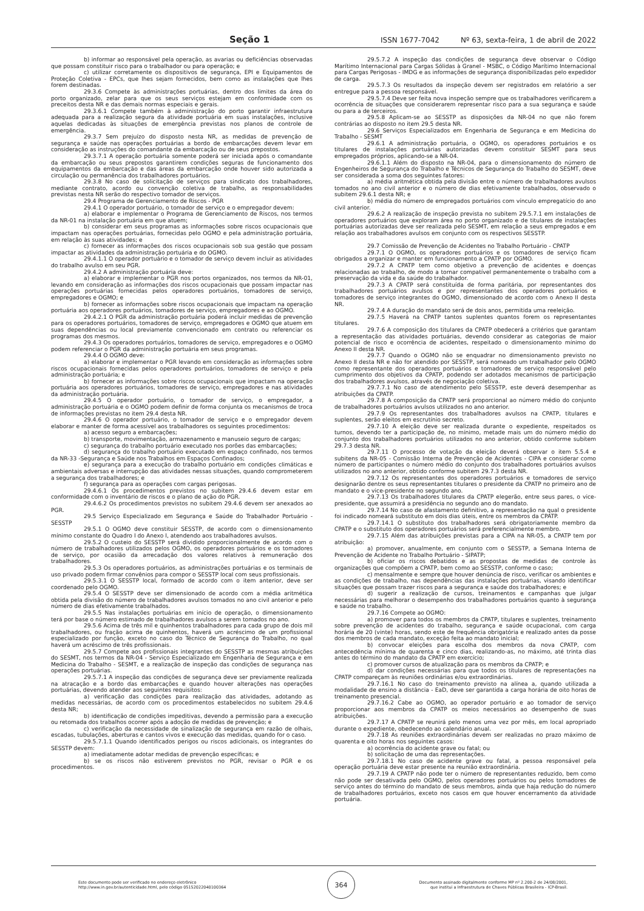Seção 1 ISSN 1677-7042 Nº 63, sexta-feira, 1 de abril de 2022
b) informar ao responsável pela operação, as avarias ou deficiências observadas que possam constituir risco para o trabalhador ou para operação; e
c) utilizar corretamente os dispositivos de segurança, EPI e Equipamentos de Proteção Coletiva - EPCs, que lhes sejam fornecidos, bem como as instalações que lhes forem destinadas.
29.3.6 Compete às administrações portuárias, dentro dos limites da área do porto organizado, zelar para que os seus serviços estejam em conformidade com os preceitos desta NR e das demais normas especiais e gerais.
29.3.6.1 Compete também à administração do porto garantir infraestrutura adequada para a realização segura da atividade portuária em suas instalações, inclusive aquelas dedicadas às situações de emergência previstas nos planos de controle de emergência.
29.3.7 Sem prejuízo do disposto nesta NR, as medidas de prevenção de segurança e saúde nas operações portuárias a bordo de embarcações devem levar em consideração as instruções do comandante da embarcação ou de seus prepostos.
29.3.7.1 A operação portuária somente poderá ser iniciada após o comandante da embarcação ou seus prepostos garantirem condições seguras de funcionamento dos equipamentos da embarcação e das áreas da embarcação onde houver sido autorizada a circulação ou permanência dos trabalhadores portuários.
29.3.8 No caso de solicitação de serviços para sindicato dos trabalhadores, mediante contrato, acordo ou convenção coletiva de trabalho, as responsabilidades previstas nesta NR serão do respectivo tomador de serviços.
29.4 Programa de Gerenciamento de Riscos - PGR
29.4.1 O operador portuário, o tomador de serviço e o empregador devem:
a) elaborar e implementar o Programa de Gerenciamento de Riscos, nos termos da NR-01 na instalação portuária em que atuem;
b) considerar em seus programas as informações sobre riscos ocupacionais que impactam nas operações portuárias, fornecidas pelo OGMO e pela administração portuária, em relação às suas atividades; e
c) fornecer as informações dos riscos ocupacionais sob sua gestão que possam impactar as atividades da administração portuária e do OGMO.
29.4.1.1 O operador portuário e o tomador de serviço devem incluir as atividades do trabalho avulso em seu PGR.
29.4.2 A administração portuária deve:
a) elaborar e implementar o PGR nos portos organizados, nos termos da NR-01, levando em consideração as informações dos riscos ocupacionais que possam impactar nas operações portuárias fornecidas pelos operadores portuários, tomadores de serviço, empregadores e OGMO; e
b) fornecer as informações sobre riscos ocupacionais que impactam na operação portuária aos operadores portuários, tomadores de serviço, empregadores e ao OGMO.
29.4.2.1 O PGR da administração portuária poderá incluir medidas de prevenção para os operadores portuários, tomadores de serviço, empregadores e OGMO que atuem em suas dependências ou local previamente convencionado em contrato ou referenciar os programas dos mesmos.
29.4.3 Os operadores portuários, tomadores de serviço, empregadores e o OGMO podem referenciar o PGR da administração portuária em seus programas.
29.4.4 O OGMO deve:
a) elaborar e implementar o PGR levando em consideração as informações sobre riscos ocupacionais fornecidas pelos operadores portuários, tomadores de serviço e pela administração portuária; e
b) fornecer as informações sobre riscos ocupacionais que impactam na operação portuária aos operadores portuários, tomadores de serviço, empregadores e nas atividades da administração portuária.
29.4.5 O operador portuário, o tomador de serviço, o empregador, a administração portuária e o OGMO podem definir de forma conjunta os mecanismos de troca de informações previstas no item 29.4 desta NR.
29.4.6 O operador portuário, o tomador de serviço e o empregador devem elaborar e manter de forma acessível aos trabalhadores os seguintes procedimentos:
a) acesso seguro a embarcações;
b) transporte, movimentação, armazenamento e manuseio seguro de cargas;
c) segurança do trabalho portuário executado nos porões das embarcações;
d) segurança do trabalho portuário executado em espaço confinado, nos termos da NR-33 -Segurança e Saúde nos Trabalhos em Espaços Confinados;
e) segurança para a execução do trabalho portuário em condições climáticas e ambientais adversas e interrupção das atividades nessas situações, quando comprometerem a segurança dos trabalhadores; e
f) segurança para as operações com cargas perigosas.
29.4.6.1 Os procedimentos previstos no subitem 29.4.6 devem estar em conformidade com o inventário de riscos e o plano de ação do PGR.
29.4.6.2 Os procedimentos previstos no subitem 29.4.6 devem ser anexados ao PGR.
29.5 Serviço Especializado em Segurança e Saúde do Trabalhador Portuário - SESSTP
29.5.1 O OGMO deve constituir SESSTP, de acordo com o dimensionamento mínimo constante do Quadro I do Anexo I, atendendo aos trabalhadores avulsos.
29.5.2 O custeio do SESSTP será dividido proporcionalmente de acordo com o número de trabalhadores utilizados pelos OGMO, os operadores portuários e os tomadores de serviço, por ocasião da arrecadação dos valores relativos à remuneração dos trabalhadores.
29.5.3 Os operadores portuários, as administrações portuárias e os terminais de uso privado podem firmar convênios para compor o SESSTP local com seus profissionais.
29.5.3.1 O SESSTP local, formado de acordo com o item anterior, deve ser coordenado pelo OGMO.
29.5.4 O SESSTP deve ser dimensionado de acordo com a média aritmética obtida pela divisão do número de trabalhadores avulsos tomados no ano civil anterior e pelo número de dias efetivamente trabalhados.
29.5.5 Nas instalações portuárias em início de operação, o dimensionamento terá por base o número estimado de trabalhadores avulsos a serem tomados no ano.
29.5.6 Acima de três mil e quinhentos trabalhadores para cada grupo de dois mil trabalhadores, ou fração acima de quinhentos, haverá um acréscimo de um profissional especializado por função, exceto no caso do Técnico de Segurança do Trabalho, no qual haverá um acréscimo de três profissionais.
29.5.7 Compete aos profissionais integrantes do SESSTP as mesmas atribuições do SESMT, nos termos da NR-04 - Serviço Especializado em Engenharia de Segurança e em Medicina do Trabalho - SESMT, e a realização de inspeção das condições de segurança nas operações portuárias.
29.5.7.1 A inspeção das condições de segurança deve ser previamente realizada na atracação e a bordo das embarcações e quando houver alterações nas operações portuárias, devendo atender aos seguintes requisitos:
a) verificação das condições para realização das atividades, adotando as medidas necessárias, de acordo com os procedimentos estabelecidos no subitem 29.4.6 desta NR;
b) identificação de condições impeditivas, devendo a permissão para a execução ou retomada dos trabalhos ocorrer após a adoção de medidas de prevenção; e
c) verificação da necessidade de sinalização de segurança em razão de olhais, escadas, tubulações, aberturas e cantos vivos e execução das medidas, quando for o caso.
29.5.7.1.1 Quando identificados perigos ou riscos adicionais, os integrantes do SESSTP devem:
a) imediatamente adotar medidas de prevenção específicas; e
b) se os riscos não estiverem previstos no PGR, revisar o PGR e os procedimentos.
29.5.7.2 A inspeção das condições de segurança deve observar o Código Marítimo Internacional para Cargas Sólidas à Granel - MSBC, o Código Marítimo Internacional para Cargas Perigosas - IMDG e as informações de segurança disponibilizadas pelo expedidor de carga.
29.5.7.3 Os resultados da inspeção devem ser registrados em relatório a ser entregue para a pessoa responsável.
29.5.7.4 Deve ser feita nova inspeção sempre que os trabalhadores verificarem a ocorrência de situações que considerarem representar risco para a sua segurança e saúde ou para a de terceiros.
29.5.8 Aplicam-se ao SESSTP as disposições da NR-04 no que não forem contrárias ao disposto no item 29.5 desta NR.
29.6 Serviços Especializados em Engenharia de Segurança e em Medicina do Trabalho - SESMT
29.6.1 A administração portuária, o OGMO, os operadores portuários e os titulares de instalações portuárias autorizadas devem constituir SESMT para seus empregados próprios, aplicando-se a NR-04.
29.6.1.1 Além do disposto na NR-04, para o dimensionamento do número de Engenheiros de Segurança do Trabalho e Técnicos de Segurança do Trabalho do SESMT, deve ser considerada a soma dos seguintes fatores:
a) média aritmética obtida pela divisão entre o número de trabalhadores avulsos tomados no ano civil anterior e o número de dias efetivamente trabalhados, observado o subitem 29.6.1 desta NR; e
b) média do número de empregados portuários com vínculo empregatício do ano civil anterior.
29.6.2 A realização de inspeção prevista no subitem 29.5.7.1 em instalações de operadores portuários que exploram área no porto organizado e de titulares de instalações portuárias autorizadas deve ser realizada pelo SESMT, em relação a seus empregados e em relação aos trabalhadores avulsos em conjunto com os respectivos SESSTP.
29.7 Comissão de Prevenção de Acidentes no Trabalho Portuário - CPATP
29.7.1 O OGMO, os operadores portuários e os tomadores de serviço ficam obrigados a organizar e manter em funcionamento a CPATP por OGMO.
29.7.2 A CPATP tem como objetivo a prevenção de acidentes e doenças relacionadas ao trabalho, de modo a tornar compatível permanentemente o trabalho com a preservação da vida e da saúde do trabalhador.
29.7.3 A CPATP será constituída de forma paritária, por representantes dos trabalhadores portuários avulsos e por representantes dos operadores portuários e tomadores de serviço integrantes do OGMO, dimensionado de acordo com o Anexo II desta NR.
29.7.4 A duração do mandato será de dois anos, permitida uma reeleição.
29.7.5 Haverá na CPATP tantos suplentes quantos forem os representantes titulares.
29.7.6 A composição dos titulares da CPATP obedecerá a critérios que garantam a representação das atividades portuárias, devendo considerar as categorias de maior potencial de risco e ocorrência de acidentes, respeitado o dimensionamento mínimo do Anexo II desta NR.
29.7.7 Quando o OGMO não se enquadrar no dimensionamento previsto no Anexo II desta NR e não for atendido por SESSTP, será nomeado um trabalhador pelo OGMO como representante dos operadores portuários e tomadores de serviço responsável pelo cumprimento dos objetivos da CPATP, podendo ser adotados mecanismos de participação dos trabalhadores avulsos, através de negociação coletiva.
29.7.7.1 No caso de atendimento pelo SESSTP, este deverá desempenhar as atribuições da CPATP.
29.7.8 A composição da CPATP será proporcional ao número médio do conjunto de trabalhadores portuários avulsos utilizados no ano anterior.
29.7.9 Os representantes dos trabalhadores avulsos na CPATP, titulares e suplentes, serão eleitos em escrutínio secreto.
29.7.10 A eleição deve ser realizada durante o expediente, respeitados os turnos, devendo ter a participação de, no mínimo, metade mais um do número médio do conjunto dos trabalhadores portuários utilizados no ano anterior, obtido conforme subitem 29.7.3 desta NR.
29.7.11 O processo de votação da eleição deverá observar o item 5.5.4 e subitens da NR-05 - Comissão Interna de Prevenção de Acidentes - CIPA e considerar como número de participantes o número médio do conjunto dos trabalhadores portuários avulsos utilizados no ano anterior, obtido conforme subitem 29.7.3 desta NR.
29.7.12 Os representantes dos operadores portuários e tomadores de serviço designarão dentre os seus representantes titulares o presidente da CPATP no primeiro ano de mandato e o vice-presidente no segundo ano.
29.7.13 Os trabalhadores titulares da CPATP elegerão, entre seus pares, o vice-presidente, que assumirá a presidência no segundo ano do mandato.
29.7.14 No caso de afastamento definitivo, a representação na qual o presidente foi indicado nomeará substituto em dois dias úteis, entre os membros da CPATP.
29.7.14.1 O substituto dos trabalhadores será obrigatoriamente membro da CPATP e o substituto dos operadores portuários será preferencialmente membro.
29.7.15 Além das atribuições previstas para a CIPA na NR-05, a CPATP tem por atribuição:
a) promover, anualmente, em conjunto com o SESSTP, a Semana Interna de Prevenção de Acidente no Trabalho Portuário - SIPATP;
b) oficiar os riscos debatidos e as propostas de medidas de controle às organizações que compõem a CPATP, bem como ao SESSTP, conforme o caso;
c) mensalmente e sempre que houver denúncia de risco, verificar os ambientes e as condições de trabalho, nas dependências das instalações portuárias, visando identificar situações que possam trazer riscos para a segurança e saúde dos trabalhadores; e
d) sugerir a realização de cursos, treinamentos e campanhas que julgar necessárias para melhorar o desempenho dos trabalhadores portuários quanto à segurança e saúde no trabalho.
29.7.16 Compete ao OGMO:
a) promover para todos os membros da CPATP, titulares e suplentes, treinamento sobre prevenção de acidentes do trabalho, segurança e saúde ocupacional, com carga horária de 20 (vinte) horas, sendo este de frequência obrigatória e realizado antes da posse dos membros de cada mandato, exceção feita ao mandato inicial;
b) convocar eleições para escolha dos membros da nova CPATP, com antecedência mínima de quarenta e cinco dias, realizando-as, no máximo, até trinta dias antes do término do mandato da CPATP em exercício;
c) promover cursos de atualização para os membros da CPATP; e
d) dar condições necessárias para que todos os titulares de representações na CPATP compareçam às reuniões ordinárias e/ou extraordinárias.
29.7.16.1 No caso do treinamento previsto na alínea a, quando utilizada a modalidade de ensino a distância - EaD, deve ser garantida a carga horária de oito horas de treinamento presencial.
29.7.16.2 Cabe ao OGMO, ao operador portuário e ao tomador de serviço proporcionar aos membros da CPATP os meios necessários ao desempenho de suas atribuições.
29.7.17 A CPATP se reunirá pelo menos uma vez por mês, em local apropriado durante o expediente, obedecendo ao calendário anual.
29.7.18 As reuniões extraordinárias devem ser realizadas no prazo máximo de quarenta e oito horas nos seguintes casos:
a) ocorrência do acidente grave ou fatal; ou
b) solicitação de uma das representações.
29.7.18.1 No caso de acidente grave ou fatal, a pessoa responsável pela operação portuária deve estar presente na reunião extraordinária.
29.7.19 A CPATP não pode ter o número de representantes reduzido, bem como não pode ser desativada pelo OGMO, pelos operadores portuários ou pelos tomadores de serviço antes do término do mandato de seus membros, ainda que haja redução do número de trabalhadores portuários, exceto nos casos em que houver encerramento da atividade portuária.
Este documento pode ser verificado no endereço eletrônico
http://www.in.gov.br/autenticidade.html, pelo código 05152022040100364
364
Documento assinado digitalmente conforme MP nº 2.200-2 de 24/08/2001,
que institui a Infraestrutura de Chaves Públicas Brasileira - ICP-Brasil.